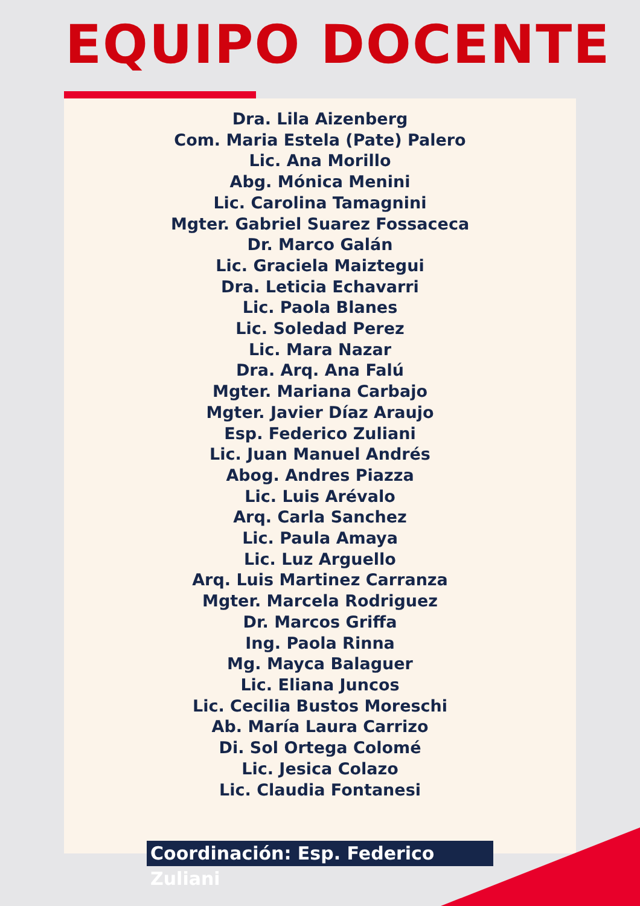EQUIPO DOCENTE
Dra. Lila Aizenberg
Com. Maria Estela (Pate) Palero
Lic. Ana Morillo
Abg. Mónica Menini
Lic. Carolina Tamagnini
Mgter. Gabriel Suarez Fossaceca
Dr. Marco Galán
Lic. Graciela Maiztegui
Dra. Leticia Echavarri
Lic. Paola Blanes
Lic. Soledad Perez
Lic. Mara Nazar
Dra. Arq. Ana Falú
Mgter. Mariana Carbajo
Mgter. Javier Díaz Araujo
Esp. Federico Zuliani
Lic. Juan Manuel Andrés
Abog. Andres Piazza
Lic. Luis Arévalo
Arq. Carla Sanchez
Lic. Paula Amaya
Lic. Luz Arguello
Arq. Luis Martinez Carranza
Mgter. Marcela Rodriguez
Dr. Marcos Griffa
Ing. Paola Rinna
Mg. Mayca Balaguer
Lic. Eliana Juncos
Lic. Cecilia Bustos Moreschi
Ab. María Laura Carrizo
Di. Sol Ortega Colomé
Lic. Jesica Colazo
Lic. Claudia Fontanesi
Coordinación: Esp. Federico Zuliani